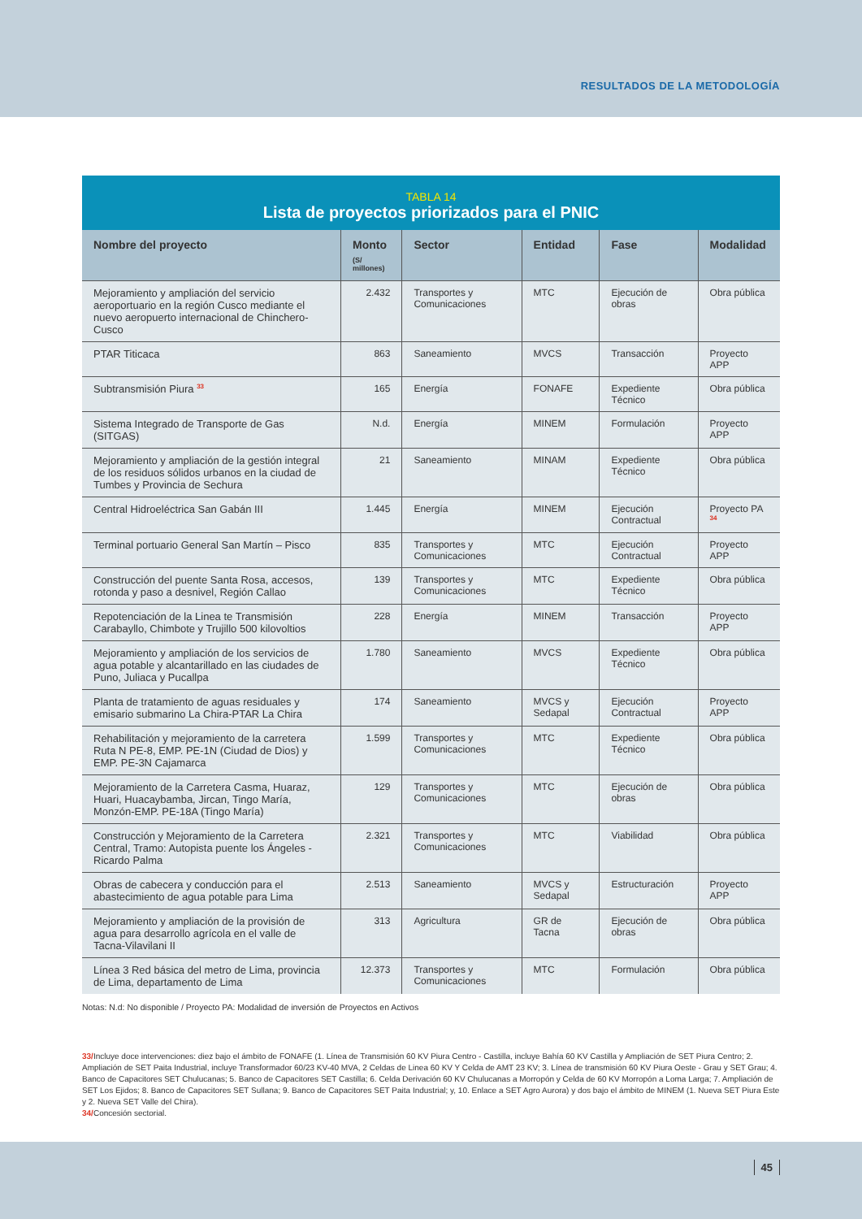RESULTADOS DE LA METODOLOGÍA
TABLA 14
Lista de proyectos priorizados para el PNIC
| Nombre del proyecto | Monto (S/ millones) | Sector | Entidad | Fase | Modalidad |
| --- | --- | --- | --- | --- | --- |
| Mejoramiento y ampliación del servicio aeroportuario en la región Cusco mediante el nuevo aeropuerto internacional de Chinchero-Cusco | 2.432 | Transportes y Comunicaciones | MTC | Ejecución de obras | Obra pública |
| PTAR Titicaca | 863 | Saneamiento | MVCS | Transacción | Proyecto APP |
| Subtransmisión Piura <sup>33</sup> | 165 | Energía | FONAFE | Expediente Técnico | Obra pública |
| Sistema Integrado de Transporte de Gas (SITGAS) | N.d. | Energía | MINEM | Formulación | Proyecto APP |
| Mejoramiento y ampliación de la gestión integral de los residuos sólidos urbanos en la ciudad de Tumbes y Provincia de Sechura | 21 | Saneamiento | MINAM | Expediente Técnico | Obra pública |
| Central Hidroeléctrica San Gabán III | 1.445 | Energía | MINEM | Ejecución Contractual | Proyecto PA <sup>34</sup> |
| Terminal portuario General San Martín – Pisco | 835 | Transportes y Comunicaciones | MTC | Ejecución Contractual | Proyecto APP |
| Construcción del puente Santa Rosa, accesos, rotonda y paso a desnivel, Región Callao | 139 | Transportes y Comunicaciones | MTC | Expediente Técnico | Obra pública |
| Repotenciación de la Linea te Transmisión Carabayllo, Chimbote y Trujillo 500 kilovoltios | 228 | Energía | MINEM | Transacción | Proyecto APP |
| Mejoramiento y ampliación de los servicios de agua potable y alcantarillado en las ciudades de Puno, Juliaca y Pucallpa | 1.780 | Saneamiento | MVCS | Expediente Técnico | Obra pública |
| Planta de tratamiento de aguas residuales y emisario submarino La Chira-PTAR La Chira | 174 | Saneamiento | MVCS y Sedapal | Ejecución Contractual | Proyecto APP |
| Rehabilitación y mejoramiento de la carretera Ruta N PE-8, EMP. PE-1N (Ciudad de Dios) y EMP. PE-3N Cajamarca | 1.599 | Transportes y Comunicaciones | MTC | Expediente Técnico | Obra pública |
| Mejoramiento de la Carretera Casma, Huaraz, Huari, Huacaybamba, Jircan, Tingo María, Monzón-EMP. PE-18A (Tingo María) | 129 | Transportes y Comunicaciones | MTC | Ejecución de obras | Obra pública |
| Construcción y Mejoramiento de la Carretera Central, Tramo: Autopista puente los Ángeles - Ricardo Palma | 2.321 | Transportes y Comunicaciones | MTC | Viabilidad | Obra pública |
| Obras de cabecera y conducción para el abastecimiento de agua potable para Lima | 2.513 | Saneamiento | MVCS y Sedapal | Estructuración | Proyecto APP |
| Mejoramiento y ampliación de la provisión de agua para desarrollo agrícola en el valle de Tacna-Vilavilani II | 313 | Agricultura | GR de Tacna | Ejecución de obras | Obra pública |
| Línea 3 Red básica del metro de Lima, provincia de Lima, departamento de Lima | 12.373 | Transportes y Comunicaciones | MTC | Formulación | Obra pública |
Notas: N.d: No disponible / Proyecto PA: Modalidad de inversión de Proyectos en Activos
33/Incluye doce intervenciones: diez bajo el ámbito de FONAFE (1. Línea de Transmisión 60 KV Piura Centro - Castilla, incluye Bahía 60 KV Castilla y Ampliación de SET Piura Centro; 2. Ampliación de SET Paita Industrial, incluye Transformador 60/23 KV-40 MVA, 2 Celdas de Linea 60 KV Y Celda de AMT 23 KV; 3. Línea de transmisión 60 KV Piura Oeste - Grau y SET Grau; 4. Banco de Capacitores SET Chulucanas; 5. Banco de Capacitores SET Castilla; 6. Celda Derivación 60 KV Chulucanas a Morropón y Celda de 60 KV Morropón a Loma Larga; 7. Ampliación de SET Los Ejidos; 8. Banco de Capacitores SET Sullana; 9. Banco de Capacitores SET Paita Industrial; y, 10. Enlace a SET Agro Aurora) y dos bajo el ámbito de MINEM (1. Nueva SET Piura Este y 2. Nueva SET Valle del Chira).
34/Concesión sectorial.
45